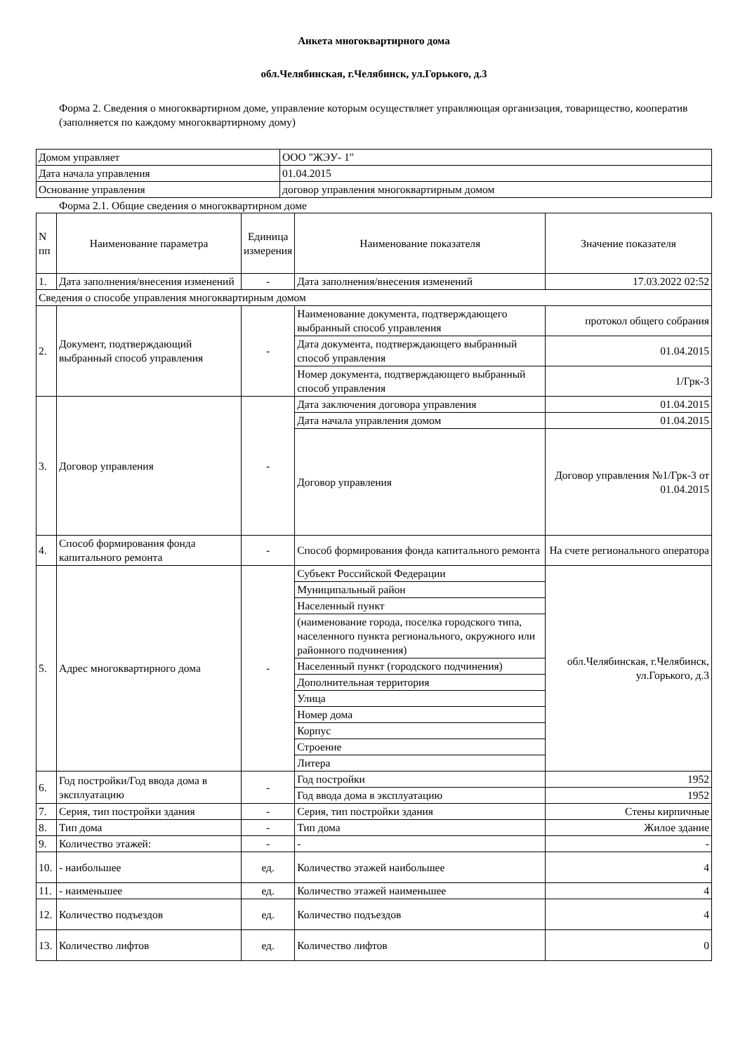Анкета многоквартирного дома
обл.Челябинская, г.Челябинск, ул.Горького, д.3
Форма 2. Сведения о многоквартирном доме, управление которым осуществляет управляющая организация, товарищество, кооператив (заполняется по каждому многоквартирному дому)
| Домом управляет | ООО "ЖЭУ- 1" |
| Дата начала управления | 01.04.2015 |
| Основание управления | договор управления многоквартирным домом |
Форма 2.1. Общие сведения о многоквартирном доме
| N пп | Наименование параметра | Единица измерения | Наименование показателя | Значение показателя |
| 1. | Дата заполнения/внесения изменений | - | Дата заполнения/внесения изменений | 17.03.2022 02:52 |
| Сведения о способе управления многоквартирным домом | | | | |
| 2. | Документ, подтверждающий выбранный способ управления | - | Наименование документа, подтверждающего выбранный способ управления | протокол общего собрания |
| | | | Дата документа, подтверждающего выбранный способ управления | 01.04.2015 |
| | | | Номер документа, подтверждающего выбранный способ управления | 1/Грк-3 |
| 3. | Договор управления | - | Дата заключения договора управления | 01.04.2015 |
| | | | Дата начала управления домом | 01.04.2015 |
| | | | Договор управления | Договор управления №1/Грк-3 от 01.04.2015 |
| 4. | Способ формирования фонда капитального ремонта | - | Способ формирования фонда капитального ремонта | На счете регионального оператора |
| 5. | Адрес многоквартирного дома | - | Субъект Российской Федерации | обл.Челябинская, г.Челябинск, ул.Горького, д.3 |
| | | | Муниципальный район | |
| | | | Населенный пункт | |
| | | | (наименование города, поселка городского типа, населенного пункта регионального, окружного или районного подчинения) | |
| | | | Населенный пункт (городского подчинения) | |
| | | | Дополнительная территория | |
| | | | Улица | |
| | | | Номер дома | |
| | | | Корпус | |
| | | | Строение | |
| | | | Литера | |
| 6. | Год постройки/Год ввода дома в эксплуатацию | - | Год постройки | 1952 |
| | | | Год ввода дома в эксплуатацию | 1952 |
| 7. | Серия, тип постройки здания | - | Серия, тип постройки здания | Стены кирпичные |
| 8. | Тип дома | - | Тип дома | Жилое здание |
| 9. | Количество этажей: | - | - | - |
| 10. | - наибольшее | ед. | Количество этажей наибольшее | 4 |
| 11. | - наименьшее | ед. | Количество этажей наименьшее | 4 |
| 12. | Количество подъездов | ед. | Количество подъездов | 4 |
| 13. | Количество лифтов | ед. | Количество лифтов | 0 |